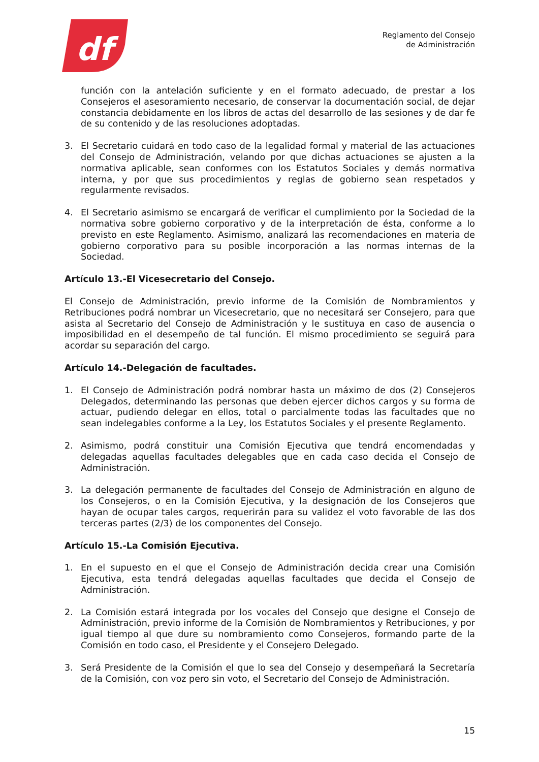df
Reglamento del Consejo
de Administración
función con la antelación suficiente y en el formato adecuado, de prestar a los Consejeros el asesoramiento necesario, de conservar la documentación social, de dejar constancia debidamente en los libros de actas del desarrollo de las sesiones y de dar fe de su contenido y de las resoluciones adoptadas.
3. El Secretario cuidará en todo caso de la legalidad formal y material de las actuaciones del Consejo de Administración, velando por que dichas actuaciones se ajusten a la normativa aplicable, sean conformes con los Estatutos Sociales y demás normativa interna, y por que sus procedimientos y reglas de gobierno sean respetados y regularmente revisados.
4. El Secretario asimismo se encargará de verificar el cumplimiento por la Sociedad de la normativa sobre gobierno corporativo y de la interpretación de ésta, conforme a lo previsto en este Reglamento. Asimismo, analizará las recomendaciones en materia de gobierno corporativo para su posible incorporación a las normas internas de la Sociedad.
Artículo 13.-El Vicesecretario del Consejo.
El Consejo de Administración, previo informe de la Comisión de Nombramientos y Retribuciones podrá nombrar un Vicesecretario, que no necesitará ser Consejero, para que asista al Secretario del Consejo de Administración y le sustituya en caso de ausencia o imposibilidad en el desempeño de tal función. El mismo procedimiento se seguirá para acordar su separación del cargo.
Artículo 14.-Delegación de facultades.
1. El Consejo de Administración podrá nombrar hasta un máximo de dos (2) Consejeros Delegados, determinando las personas que deben ejercer dichos cargos y su forma de actuar, pudiendo delegar en ellos, total o parcialmente todas las facultades que no sean indelegables conforme a la Ley, los Estatutos Sociales y el presente Reglamento.
2. Asimismo, podrá constituir una Comisión Ejecutiva que tendrá encomendadas y delegadas aquellas facultades delegables que en cada caso decida el Consejo de Administración.
3. La delegación permanente de facultades del Consejo de Administración en alguno de los Consejeros, o en la Comisión Ejecutiva, y la designación de los Consejeros que hayan de ocupar tales cargos, requerirán para su validez el voto favorable de las dos terceras partes (2/3) de los componentes del Consejo.
Artículo 15.-La Comisión Ejecutiva.
1. En el supuesto en el que el Consejo de Administración decida crear una Comisión Ejecutiva, esta tendrá delegadas aquellas facultades que decida el Consejo de Administración.
2. La Comisión estará integrada por los vocales del Consejo que designe el Consejo de Administración, previo informe de la Comisión de Nombramientos y Retribuciones, y por igual tiempo al que dure su nombramiento como Consejeros, formando parte de la Comisión en todo caso, el Presidente y el Consejero Delegado.
3. Será Presidente de la Comisión el que lo sea del Consejo y desempeñará la Secretaría de la Comisión, con voz pero sin voto, el Secretario del Consejo de Administración.
15